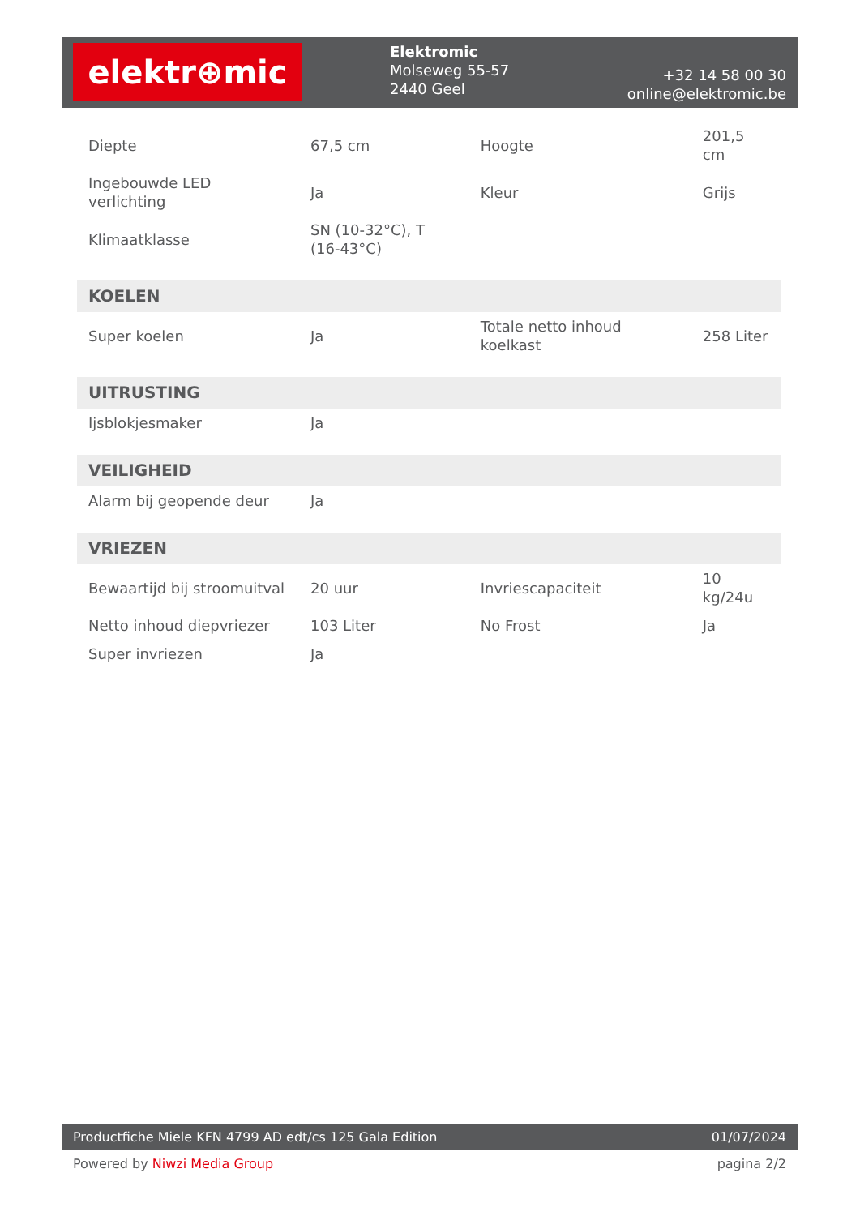elektr⊕mic
Elektromic
Molseweg 55-57
2440 Geel
+32 14 58 00 30
online@elektromic.be
| Diepte | 67,5 cm | Hoogte | 201,5 cm |
| Ingebouwde LED verlichting | Ja | Kleur | Grijs |
| Klimaatklasse | SN (10-32°C), T (16-43°C) | | |
| KOELEN | | | |
| Super koelen | Ja | Totale netto inhoud koelkast | 258 Liter |
| UITRUSTING | | | |
| Ijsblokjesmaker | Ja | | |
| VEILIGHEID | | | |
| Alarm bij geopende deur | Ja | | |
| VRIEZEN | | | |
| Bewaartijd bij stroomuitval | 20 uur | Invriescapaciteit | 10 kg/24u |
| Netto inhoud diepvriezer | 103 Liter | No Frost | Ja |
| Super invriezen | Ja | | |
Productfiche Miele KFN 4799 AD edt/cs 125 Gala Edition 01/07/2024
Powered by Niwzi Media Group pagina 2/2